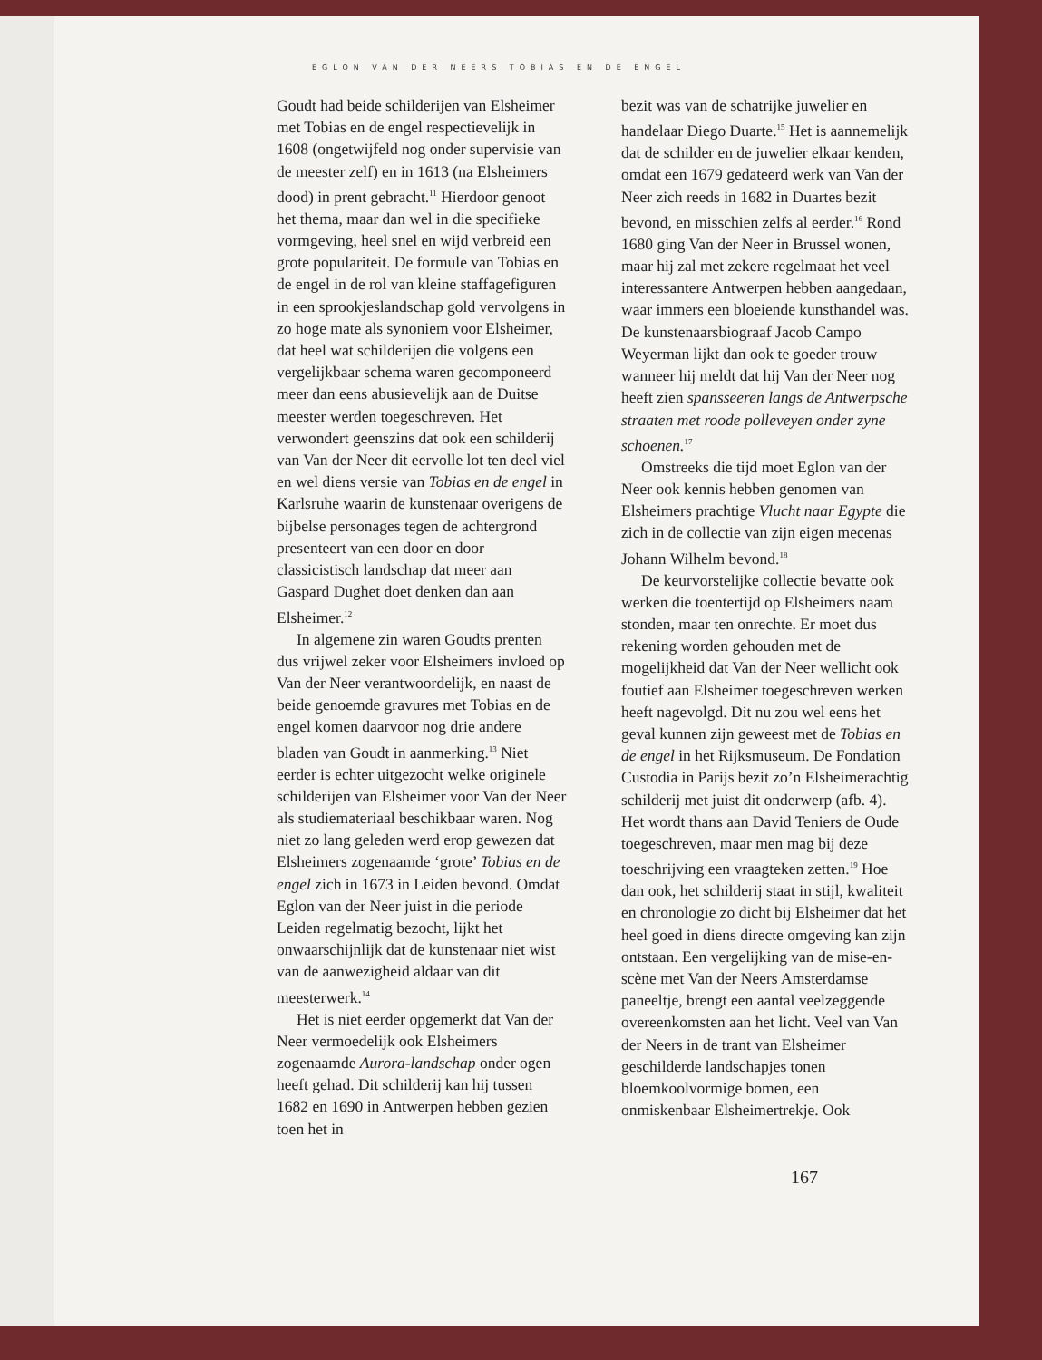EGLON VAN DER NEERS TOBIAS EN DE ENGEL
Goudt had beide schilderijen van Elsheimer met Tobias en de engel respectievelijk in 1608 (ongetwijfeld nog onder supervisie van de meester zelf) en in 1613 (na Elsheimers dood) in prent gebracht.<sup>11</sup> Hierdoor genoot het thema, maar dan wel in die specifieke vormgeving, heel snel en wijd verbreid een grote populariteit. De formule van Tobias en de engel in de rol van kleine staffagefiguren in een sprookjeslandschap gold vervolgens in zo hoge mate als synoniem voor Elsheimer, dat heel wat schilderijen die volgens een vergelijkbaar schema waren gecomponeerd meer dan eens abusievelijk aan de Duitse meester werden toegeschreven. Het verwondert geenszins dat ook een schilderij van Van der Neer dit eervolle lot ten deel viel en wel diens versie van Tobias en de engel in Karlsruhe waarin de kunstenaar overigens de bijbelse personages tegen de achtergrond presenteert van een door en door classicistisch landschap dat meer aan Gaspard Dughet doet denken dan aan Elsheimer.<sup>12</sup>
In algemene zin waren Goudts prenten dus vrijwel zeker voor Elsheimers invloed op Van der Neer verantwoordelijk, en naast de beide genoemde gravures met Tobias en de engel komen daarvoor nog drie andere bladen van Goudt in aanmerking.<sup>13</sup> Niet eerder is echter uitgezocht welke originele schilderijen van Elsheimer voor Van der Neer als studiemateriaal beschikbaar waren. Nog niet zo lang geleden werd erop gewezen dat Elsheimers zogenaamde ‘grote’ Tobias en de engel zich in 1673 in Leiden bevond. Omdat Eglon van der Neer juist in die periode Leiden regelmatig bezocht, lijkt het onwaarschijnlijk dat de kunstenaar niet wist van de aanwezigheid aldaar van dit meesterwerk.<sup>14</sup>
Het is niet eerder opgemerkt dat Van der Neer vermoedelijk ook Elsheimers zogenaamde Aurora-landschap onder ogen heeft gehad. Dit schilderij kan hij tussen 1682 en 1690 in Antwerpen hebben gezien toen het in
bezit was van de schatrijke juwelier en handelaar Diego Duarte.<sup>15</sup> Het is aannemelijk dat de schilder en de juwelier elkaar kenden, omdat een 1679 gedateerd werk van Van der Neer zich reeds in 1682 in Duartes bezit bevond, en misschien zelfs al eerder.<sup>16</sup> Rond 1680 ging Van der Neer in Brussel wonen, maar hij zal met zekere regelmaat het veel interessantere Antwerpen hebben aangedaan, waar immers een bloeiende kunsthandel was. De kunstenaarsbiograaf Jacob Campo Weyerman lijkt dan ook te goeder trouw wanneer hij meldt dat hij Van der Neer nog heeft zien spansseeren langs de Antwerpsche straaten met roode polleveyen onder zyne schoenen.<sup>17</sup>
Omstreeks die tijd moet Eglon van der Neer ook kennis hebben genomen van Elsheimers prachtige Vlucht naar Egypte die zich in de collectie van zijn eigen mecenas Johann Wilhelm bevond.<sup>18</sup>
De keurvorstelijke collectie bevatte ook werken die toentertijd op Elsheimers naam stonden, maar ten onrechte. Er moet dus rekening worden gehouden met de mogelijkheid dat Van der Neer wellicht ook foutief aan Elsheimer toegeschreven werken heeft nagevolgd. Dit nu zou wel eens het geval kunnen zijn geweest met de Tobias en de engel in het Rijksmuseum. De Fondation Custodia in Parijs bezit zo’n Elsheimerachtig schilderij met juist dit onderwerp (afb. 4). Het wordt thans aan David Teniers de Oude toegeschreven, maar men mag bij deze toeschrijving een vraagteken zetten.<sup>19</sup> Hoe dan ook, het schilderij staat in stijl, kwaliteit en chronologie zo dicht bij Elsheimer dat het heel goed in diens directe omgeving kan zijn ontstaan. Een vergelijking van de mise-en-scène met Van der Neers Amsterdamse paneeltje, brengt een aantal veelzeggende overeenkomsten aan het licht. Veel van Van der Neers in de trant van Elsheimer geschilderde landschapjes tonen bloemkoolvormige bomen, een onmiskenbaar Elsheimertrekje. Ook
167